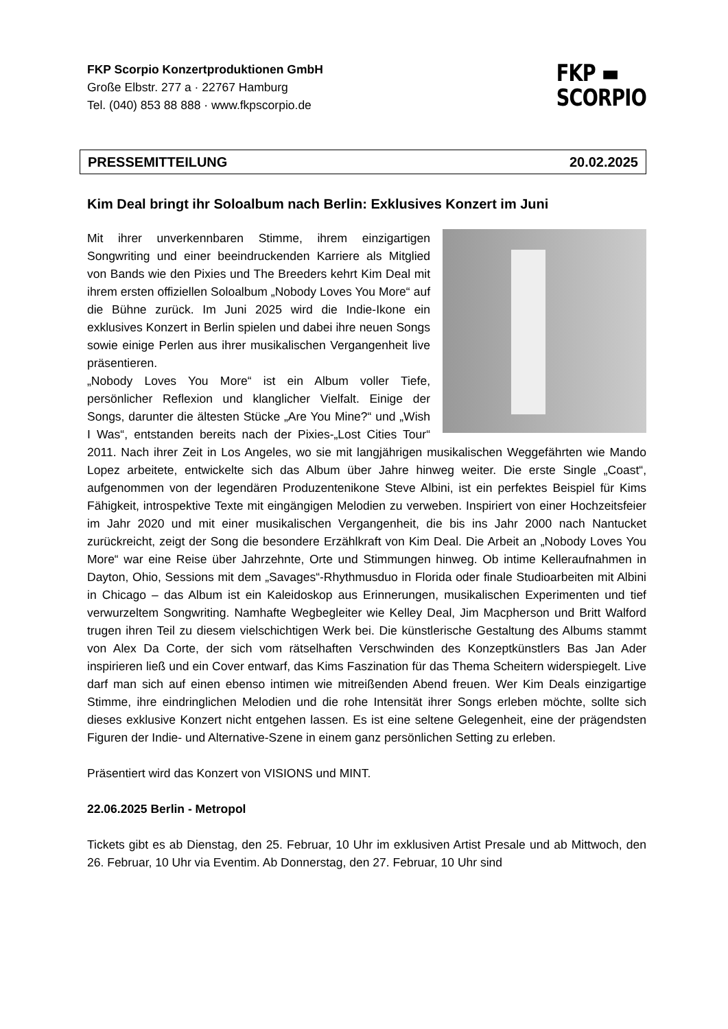FKP Scorpio Konzertproduktionen GmbH
Große Elbstr. 277 a · 22767 Hamburg
Tel. (040) 853 88 888 · www.fkpscorpio.de
FKP ▬
SCORPIO
PRESSEMITTEILUNG 20.02.2025
Kim Deal bringt ihr Soloalbum nach Berlin: Exklusives Konzert im Juni
Mit ihrer unverkennbaren Stimme, ihrem einzigartigen Songwriting und einer beeindruckenden Karriere als Mitglied von Bands wie den Pixies und The Breeders kehrt Kim Deal mit ihrem ersten offiziellen Soloalbum „Nobody Loves You More“ auf die Bühne zurück. Im Juni 2025 wird die Indie-Ikone ein exklusives Konzert in Berlin spielen und dabei ihre neuen Songs sowie einige Perlen aus ihrer musikalischen Vergangenheit live präsentieren.
„Nobody Loves You More“ ist ein Album voller Tiefe, persönlicher Reflexion und klanglicher Vielfalt. Einige der Songs, darunter die ältesten Stücke „Are You Mine?“ und „Wish I Was“, entstanden bereits nach der Pixies-„Lost Cities Tour“ 2011. Nach ihrer Zeit in Los Angeles, wo sie mit langjährigen musikalischen Weggefährten wie Mando Lopez arbeitete, entwickelte sich das Album über Jahre hinweg weiter. Die erste Single „Coast“, aufgenommen von der legendären Produzentenikone Steve Albini, ist ein perfektes Beispiel für Kims Fähigkeit, introspektive Texte mit eingängigen Melodien zu verweben. Inspiriert von einer Hochzeitsfeier im Jahr 2020 und mit einer musikalischen Vergangenheit, die bis ins Jahr 2000 nach Nantucket zurückreicht, zeigt der Song die besondere Erzählkraft von Kim Deal. Die Arbeit an „Nobody Loves You More“ war eine Reise über Jahrzehnte, Orte und Stimmungen hinweg. Ob intime Kelleraufnahmen in Dayton, Ohio, Sessions mit dem „Savages“-Rhythmusduo in Florida oder finale Studioarbeiten mit Albini in Chicago – das Album ist ein Kaleidoskop aus Erinnerungen, musikalischen Experimenten und tief verwurzeltem Songwriting. Namhafte Wegbegleiter wie Kelley Deal, Jim Macpherson und Britt Walford trugen ihren Teil zu diesem vielschichtigen Werk bei. Die künstlerische Gestaltung des Albums stammt von Alex Da Corte, der sich vom rätselhaften Verschwinden des Konzeptkünstlers Bas Jan Ader inspirieren ließ und ein Cover entwarf, das Kims Faszination für das Thema Scheitern widerspiegelt. Live darf man sich auf einen ebenso intimen wie mitreißenden Abend freuen. Wer Kim Deals einzigartige Stimme, ihre eindringlichen Melodien und die rohe Intensität ihrer Songs erleben möchte, sollte sich dieses exklusive Konzert nicht entgehen lassen. Es ist eine seltene Gelegenheit, eine der prägendsten Figuren der Indie- und Alternative-Szene in einem ganz persönlichen Setting zu erleben.
Präsentiert wird das Konzert von VISIONS und MINT.
22.06.2025 Berlin - Metropol
Tickets gibt es ab Dienstag, den 25. Februar, 10 Uhr im exklusiven Artist Presale und ab Mittwoch, den 26. Februar, 10 Uhr via Eventim. Ab Donnerstag, den 27. Februar, 10 Uhr sind